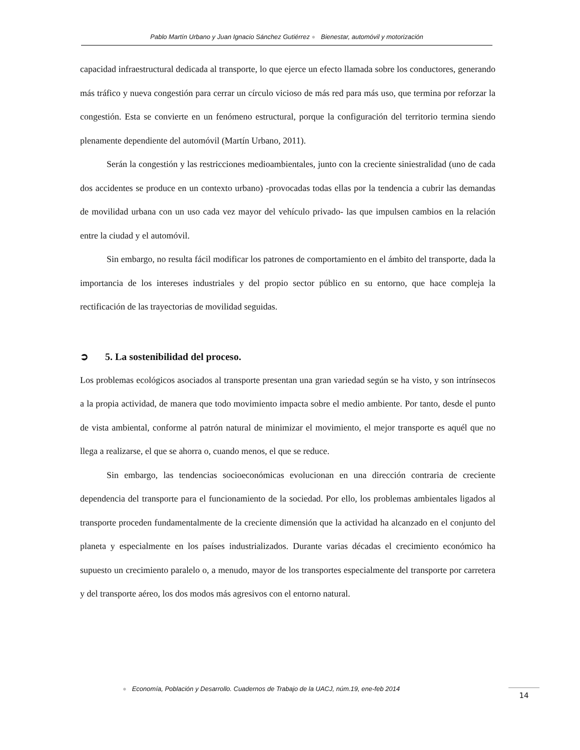Pablo Martín Urbano y Juan Ignacio Sánchez Gutiérrez ● Bienestar, automóvil y motorización
capacidad infraestructural dedicada al transporte, lo que ejerce un efecto llamada sobre los conductores, generando más tráfico y nueva congestión para cerrar un círculo vicioso de más red para más uso, que termina por reforzar la congestión. Esta se convierte en un fenómeno estructural, porque la configuración del territorio termina siendo plenamente dependiente del automóvil (Martín Urbano, 2011).
Serán la congestión y las restricciones medioambientales, junto con la creciente siniestralidad (uno de cada dos accidentes se produce en un contexto urbano) -provocadas todas ellas por la tendencia a cubrir las demandas de movilidad urbana con un uso cada vez mayor del vehículo privado- las que impulsen cambios en la relación entre la ciudad y el automóvil.
Sin embargo, no resulta fácil modificar los patrones de comportamiento en el ámbito del transporte, dada la importancia de los intereses industriales y del propio sector público en su entorno, que hace compleja la rectificación de las trayectorias de movilidad seguidas.
➲ 5. La sostenibilidad del proceso.
Los problemas ecológicos asociados al transporte presentan una gran variedad según se ha visto, y son intrínsecos a la propia actividad, de manera que todo movimiento impacta sobre el medio ambiente. Por tanto, desde el punto de vista ambiental, conforme al patrón natural de minimizar el movimiento, el mejor transporte es aquél que no llega a realizarse, el que se ahorra o, cuando menos, el que se reduce.
Sin embargo, las tendencias socioeconómicas evolucionan en una dirección contraria de creciente dependencia del transporte para el funcionamiento de la sociedad. Por ello, los problemas ambientales ligados al transporte proceden fundamentalmente de la creciente dimensión que la actividad ha alcanzado en el conjunto del planeta y especialmente en los países industrializados. Durante varias décadas el crecimiento económico ha supuesto un crecimiento paralelo o, a menudo, mayor de los transportes especialmente del transporte por carretera y del transporte aéreo, los dos modos más agresivos con el entorno natural.
● Economía, Población y Desarrollo. Cuadernos de Trabajo de la UACJ, núm.19, ene-feb 2014
14